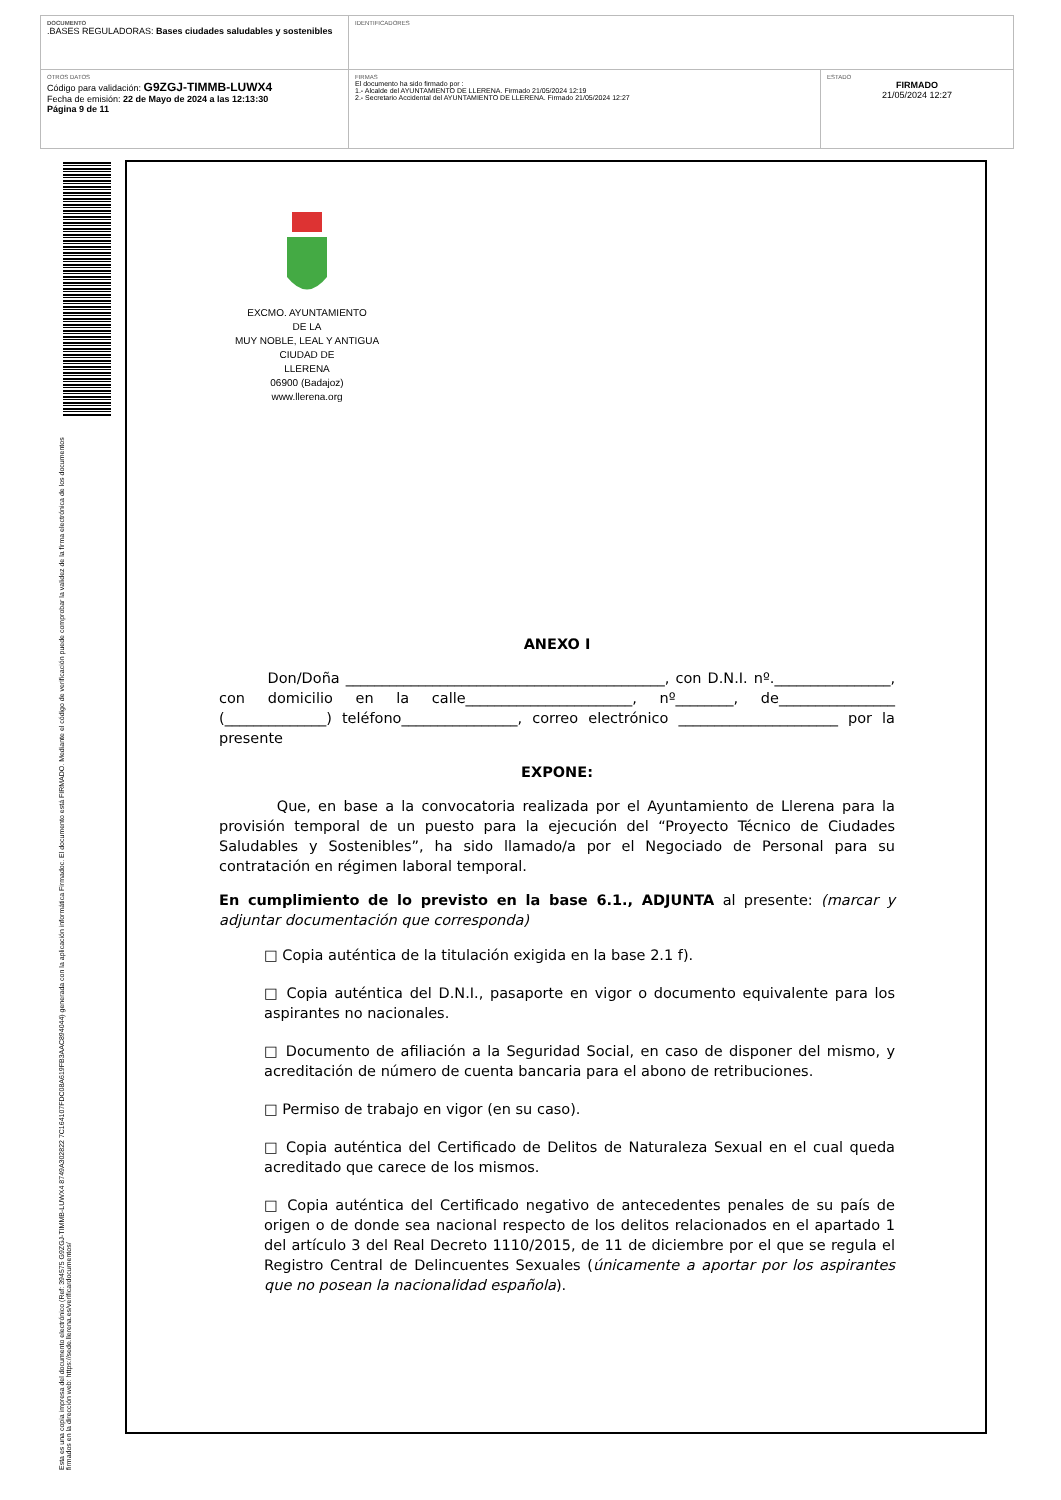| DOCUMENTO .BASES REGULADORAS: Bases ciudades saludables y sostenibles | IDENTIFICADORES | |
| OTROS DATOS Código para validación: G9ZGJ-TIMMB-LUWX4 Fecha de emisión: 22 de Mayo de 2024 a las 12:13:30 Página 9 de 11 | FIRMAS El documento ha sido firmado por : 1.- Alcalde del AYUNTAMIENTO DE LLERENA. Firmado 21/05/2024 12:19 2.- Secretario Accidental del AYUNTAMIENTO DE LLERENA. Firmado 21/05/2024 12:27 | ESTADO FIRMADO 21/05/2024 12:27 |
Esta es una copia impresa del documento electrónico (Ref: 394575 G9ZGJ-TIMMB-LUWX4 8749A302822 7C164107FDC08A619FB3AAC894044) generada con la aplicación informática Firmadoc. El documento está FIRMADO. Mediante el código de verificación puede comprobar la validez de la firma electrónica de los documentos firmados en la dirección web: https://sede.llerena.es/verificardocumentos/
EXCMO. AYUNTAMIENTO
DE LA
MUY NOBLE, LEAL Y ANTIGUA
CIUDAD DE
LLERENA
06900 (Badajoz)
www.llerena.org
ANEXO I
Don/Doña ____________________________________________, con D.N.I. nº.________________, con domicilio en la calle_______________________, nº________, de________________ (______________) teléfono________________, correo electrónico ______________________ por la presente
EXPONE:
Que, en base a la convocatoria realizada por el Ayuntamiento de Llerena para la provisión temporal de un puesto para la ejecución del “Proyecto Técnico de Ciudades Saludables y Sostenibles”, ha sido llamado/a por el Negociado de Personal para su contratación en régimen laboral temporal.
En cumplimiento de lo previsto en la base 6.1., ADJUNTA al presente: (marcar y adjuntar documentación que corresponda)
□ Copia auténtica de la titulación exigida en la base 2.1 f).
□ Copia auténtica del D.N.I., pasaporte en vigor o documento equivalente para los aspirantes no nacionales.
□ Documento de afiliación a la Seguridad Social, en caso de disponer del mismo, y acreditación de número de cuenta bancaria para el abono de retribuciones.
□ Permiso de trabajo en vigor (en su caso).
□ Copia auténtica del Certificado de Delitos de Naturaleza Sexual en el cual queda acreditado que carece de los mismos.
□ Copia auténtica del Certificado negativo de antecedentes penales de su país de origen o de donde sea nacional respecto de los delitos relacionados en el apartado 1 del artículo 3 del Real Decreto 1110/2015, de 11 de diciembre por el que se regula el Registro Central de Delincuentes Sexuales (únicamente a aportar por los aspirantes que no posean la nacionalidad española).